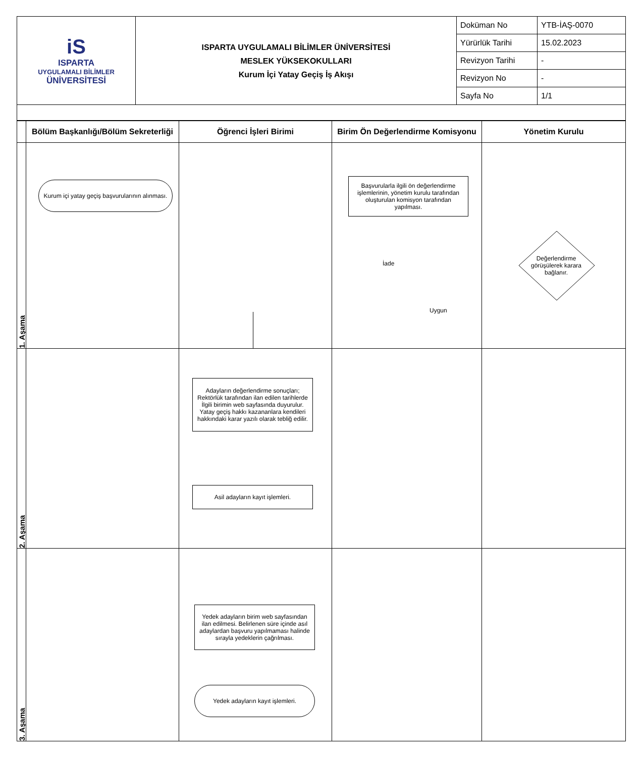| iS ISPARTA UYGULAMALI BİLİMLER ÜNİVERSİTESİ | ISPARTA UYGULAMALI BİLİMLER ÜNİVERSİTESİ MESLEK YÜKSEKOKULLARI Kurum İçi Yatay Geçiş İş Akışı | Doküman No | YTB-İAŞ-0070 |
| | | Yürürlük Tarihi | 15.02.2023 |
| | | Revizyon Tarihi | - |
| | | Revizyon No | - |
| | | Sayfa No | 1/1 |
| | Bölüm Başkanlığı/Bölüm Sekreterliği | Öğrenci İşleri Birimi | Birim Ön Değerlendirme Komisyonu | Yönetim Kurulu |
| --- | --- | --- | --- | --- |
| 1. Aşama | Kurum içi yatay geçiş başvurularının alınması. | | Başvurularla ilgili ön değerlendirme işlemlerinin, yönetim kurulu tarafından oluşturulan komisyon tarafından yapılması. İade Uygun | Değerlendirme görüşülerek karara bağlanır. |
| 2. Aşama | | Adayların değerlendirme sonuçları; Rektörlük tarafından ilan edilen tarihlerde İlgili birimin web sayfasında duyurulur. Yatay geçiş hakkı kazananlara kendileri hakkındaki karar yazılı olarak tebliğ edilir. Asil adayların kayıt işlemleri. | | |
| 3. Aşama | | Yedek adayların birim web sayfasından ilan edilmesi. Belirlenen süre içinde asıl adaylardan başvuru yapılmaması halinde sırayla yedeklerin çağrılması. Yedek adayların kayıt işlemleri. | | |